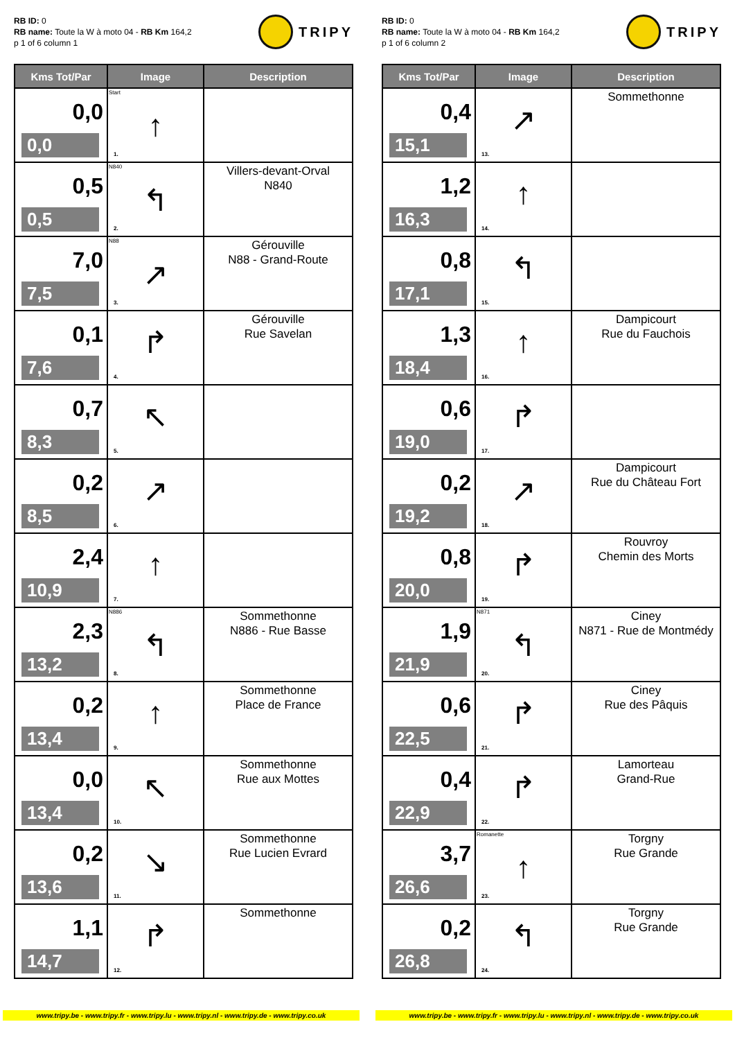RB ID: 0
RB name: Toute la W à moto 04 - RB Km 164,2
p 1 of 6 column 1
TRIPY
| Kms Tot/Par | Image | Description |
| --- | --- | --- |
| 0,0 0,0 | Start ↑ 1. | |
| 0,5 0,5 | N840 ↰ 2. | Villers-devant-Orval N840 |
| 7,0 7,5 | N88 ↗ 3. | Gérouville N88 - Grand-Route |
| 0,1 7,6 | ↱ 4. | Gérouville Rue Savelan |
| 0,7 8,3 | ↖ 5. | |
| 0,2 8,5 | ↗ 6. | |
| 2,4 10,9 | ↑ 7. | |
| 2,3 13,2 | N886 ↰ 8. | Sommethonne N886 - Rue Basse |
| 0,2 13,4 | ↑ 9. | Sommethonne Place de France |
| 0,0 13,4 | ↖ 10. | Sommethonne Rue aux Mottes |
| 0,2 13,6 | ↘ 11. | Sommethonne Rue Lucien Evrard |
| 1,1 14,7 | ↱ 12. | Sommethonne |
RB ID: 0
RB name: Toute la W à moto 04 - RB Km 164,2
p 1 of 6 column 2
TRIPY
| Kms Tot/Par | Image | Description |
| --- | --- | --- |
| 0,4 15,1 | ↗ 13. | Sommethonne |
| 1,2 16,3 | ↑ 14. | |
| 0,8 17,1 | ↰ 15. | |
| 1,3 18,4 | ↑ 16. | Dampicourt Rue du Fauchois |
| 0,6 19,0 | ↱ 17. | |
| 0,2 19,2 | ↗ 18. | Dampicourt Rue du Château Fort |
| 0,8 20,0 | ↱ 19. | Rouvroy Chemin des Morts |
| 1,9 21,9 | N871 ↰ 20. | Ciney N871 - Rue de Montmédy |
| 0,6 22,5 | ↱ 21. | Ciney Rue des Pâquis |
| 0,4 22,9 | ↱ 22. | Lamorteau Grand-Rue |
| 3,7 26,6 | Romanette ↑ 23. | Torgny Rue Grande |
| 0,2 26,8 | ↰ 24. | Torgny Rue Grande |
www.tripy.be - www.tripy.fr - www.tripy.lu - www.tripy.nl - www.tripy.de - www.tripy.co.uk
www.tripy.be - www.tripy.fr - www.tripy.lu - www.tripy.nl - www.tripy.de - www.tripy.co.uk